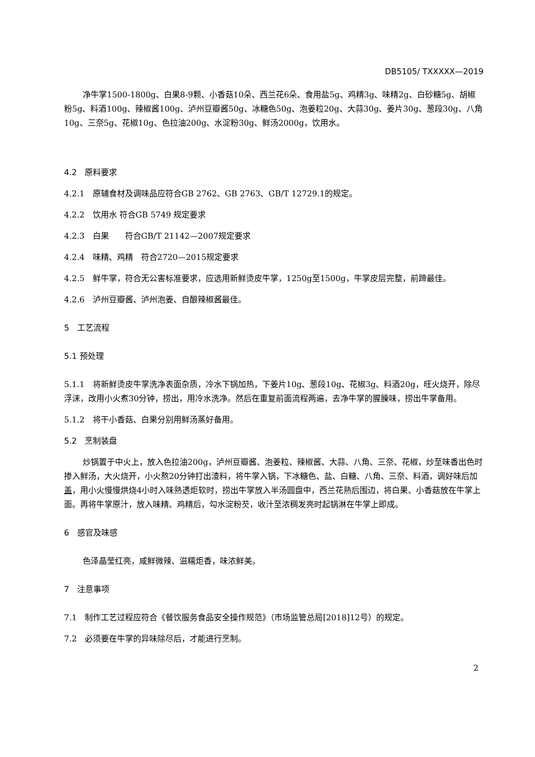DB5105/ TXXXXX—2019
净牛掌1500-1800g、白果8-9颗、小香菇10朵、西兰花6朵、食用盐5g、鸡精3g、味精2g、白砂糖5g、胡椒粉5g、料酒100g、辣椒酱100g、泸州豆瓣酱50g、冰糖色50g、泡姜粒20g、大蒜30g、姜片30g、葱段30g、八角10g、三奈5g、花椒10g、色拉油200g、水淀粉30g、鲜汤2000g，饮用水。
4.2　原料要求
4.2.1　原辅食材及调味品应符合GB 2762、GB 2763、GB/T 12729.1的规定。
4.2.2　饮用水 符合GB 5749 规定要求
4.2.3　白果　　符合GB/T 21142—2007规定要求
4.2.4　味精、鸡精　符合2720—2015规定要求
4.2.5　鲜牛掌，符合无公害标准要求，应选用新鲜烫皮牛掌，1250g至1500g，牛掌皮层完整，前蹄最佳。
4.2.6　泸州豆瓣酱、泸州泡姜、自酿辣椒酱最佳。
5　工艺流程
5.1 预处理
5.1.1　将新鲜烫皮牛掌洗净表面杂质，冷水下锅加热，下姜片10g、葱段10g、花椒3g、料酒20g，旺火烧开，除尽浮沫，改用小火煮30分钟，捞出，用冷水洗净。然后在重复前面流程两遍，去净牛掌的腥臊味，捞出牛掌备用。
5.1.2　将干小香菇、白果分别用鲜汤蒸好备用。
5.2　烹制装盘
炒锅置于中火上，放入色拉油200g，泸州豆瓣酱、泡姜粒、辣椒酱、大蒜、八角、三奈、花椒，炒至味香出色时掺入鲜汤，大火烧开，小火熬20分钟打出渣料，将牛掌入锅，下冰糖色、盐、白糖、八角、三奈、料酒，调好味后加盖，用小火慢慢烘烧4小时入味熟透炬软时，捞出牛掌放入半汤圆盘中，西兰花熟后围边，将白果、小香菇放在牛掌上面。再将牛掌原汁，放入味精、鸡精后，勾水淀粉芡，收汁至浓稠发亮时起锅淋在牛掌上即成。
6　感官及味感
色泽晶莹红亮，咸鲜微辣、滋糯炬香，味浓鲜美。
7　注意事项
7.1　制作工艺过程应符合《餐饮服务食品安全操作规范》（市场监管总局[2018]12号）的规定。
7.2　必须要在牛掌的异味除尽后，才能进行烹制。
2